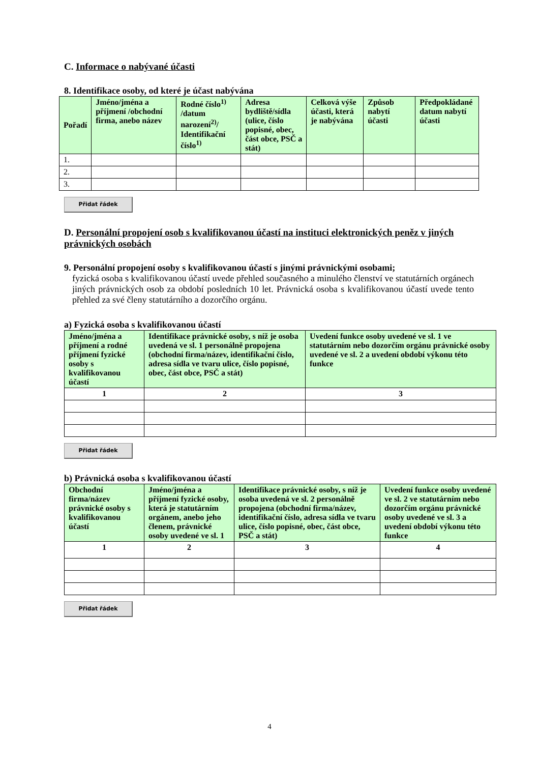C. Informace o nabývané účasti
8. Identifikace osoby, od které je účast nabývána
| Pořadí | Jméno/jména a příjmení /obchodní firma, anebo název | Rodné číslo<sup>1)</sup> /datum narození<sup>2)</sup>/ Identifikační číslo<sup>1)</sup> | Adresa bydliště/sídla (ulice, číslo popisné, obec, část obce, PSČ a stát) | Celková výše účasti, která je nabývána | Způsob nabytí účasti | Předpokládané datum nabytí účasti |
| --- | --- | --- | --- | --- | --- | --- |
| 1. | | | | | | |
| 2. | | | | | | |
| 3. | | | | | | |
Přidat řádek
D. Personální propojení osob s kvalifikovanou účastí na instituci elektronických peněz v jiných právnických osobách
9. Personální propojení osoby s kvalifikovanou účastí s jinými právnickými osobami;
fyzická osoba s kvalifikovanou účastí uvede přehled současného a minulého členství ve statutárních orgánech jiných právnických osob za období posledních 10 let. Právnická osoba s kvalifikovanou účastí uvede tento přehled za své členy statutárního a dozorčího orgánu.
a) Fyzická osoba s kvalifikovanou účastí
| Jméno/jména a příjmení a rodné příjmení fyzické osoby s kvalifikovanou účastí | Identifikace právnické osoby, s níž je osoba uvedená ve sl. 1 personálně propojena (obchodní firma/název, identifikační číslo, adresa sídla ve tvaru ulice, číslo popisné, obec, část obce, PSČ a stát) | Uvedení funkce osoby uvedené ve sl. 1 ve statutárním nebo dozorčím orgánu právnické osoby uvedené ve sl. 2 a uvedení období výkonu této funkce |
| --- | --- | --- |
| 1 | 2 | 3 |
Přidat řádek
b) Právnická osoba s kvalifikovanou účastí
| Obchodní firma/název právnické osoby s kvalifikovanou účastí | Jméno/jména a příjmení fyzické osoby, která je statutárním orgánem, anebo jeho členem, právnické osoby uvedené ve sl. 1 | Identifikace právnické osoby, s níž je osoba uvedená ve sl. 2 personálně propojena (obchodní firma/název, identifikační číslo, adresa sídla ve tvaru ulice, číslo popisné, obec, část obce, PSČ a stát) | Uvedení funkce osoby uvedené ve sl. 2 ve statutárním nebo dozorčím orgánu právnické osoby uvedené ve sl. 3 a uvedení období výkonu této funkce |
| --- | --- | --- | --- |
| 1 | 2 | 3 | 4 |
Přidat řádek
4